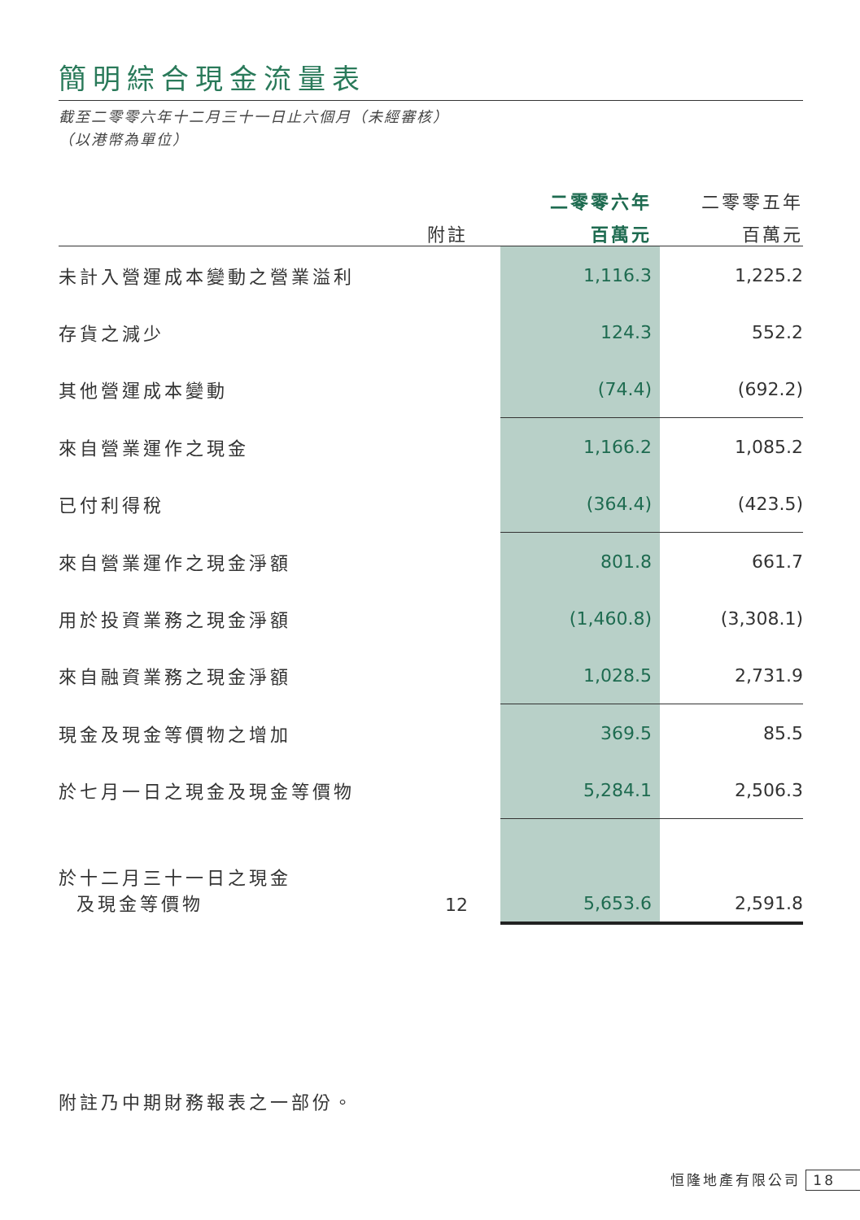簡明綜合現金流量表
截至二零零六年十二月三十一日止六個月（未經審核）
（以港幣為單位）
| | | 二零零六年 | 二零零五年 |
| --- | --- | --- | --- |
| | 附註 | 百萬元 | 百萬元 |
| 未計入營運成本變動之營業溢利 | | 1,116.3 | 1,225.2 |
| 存貨之減少 | | 124.3 | 552.2 |
| 其他營運成本變動 | | (74.4) | (692.2) |
| 來自營業運作之現金 | | 1,166.2 | 1,085.2 |
| 已付利得稅 | | (364.4) | (423.5) |
| 來自營業運作之現金淨額 | | 801.8 | 661.7 |
| 用於投資業務之現金淨額 | | (1,460.8) | (3,308.1) |
| 來自融資業務之現金淨額 | | 1,028.5 | 2,731.9 |
| 現金及現金等價物之增加 | | 369.5 | 85.5 |
| 於七月一日之現金及現金等價物 | | 5,284.1 | 2,506.3 |
| 於十二月三十一日之現金 及現金等價物 | 12 | 5,653.6 | 2,591.8 |
附註乃中期財務報表之一部份。
恒隆地產有限公司 18